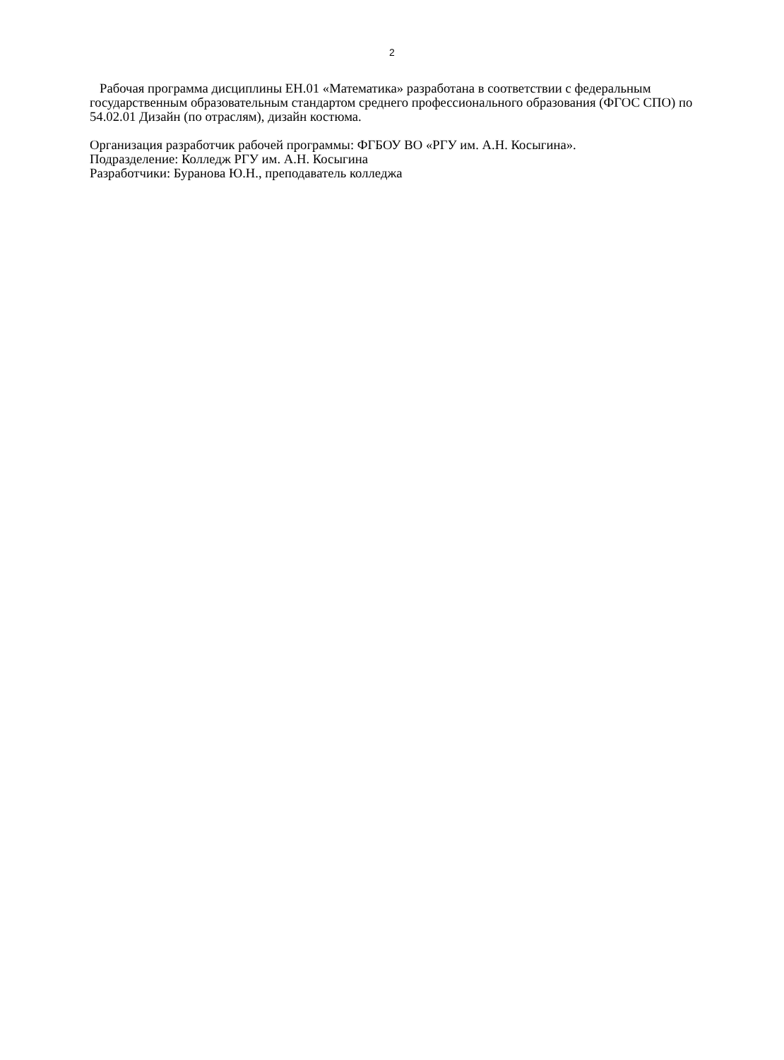2
Рабочая программа дисциплины ЕН.01 «Математика» разработана в соответствии с федеральным государственным образовательным стандартом среднего профессионального образования (ФГОС СПО) по 54.02.01 Дизайн (по отраслям), дизайн костюма.
Организация разработчик рабочей программы: ФГБОУ ВО «РГУ им. А.Н. Косыгина».
Подразделение: Колледж РГУ им. А.Н. Косыгина
Разработчики: Буранова Ю.Н., преподаватель колледжа